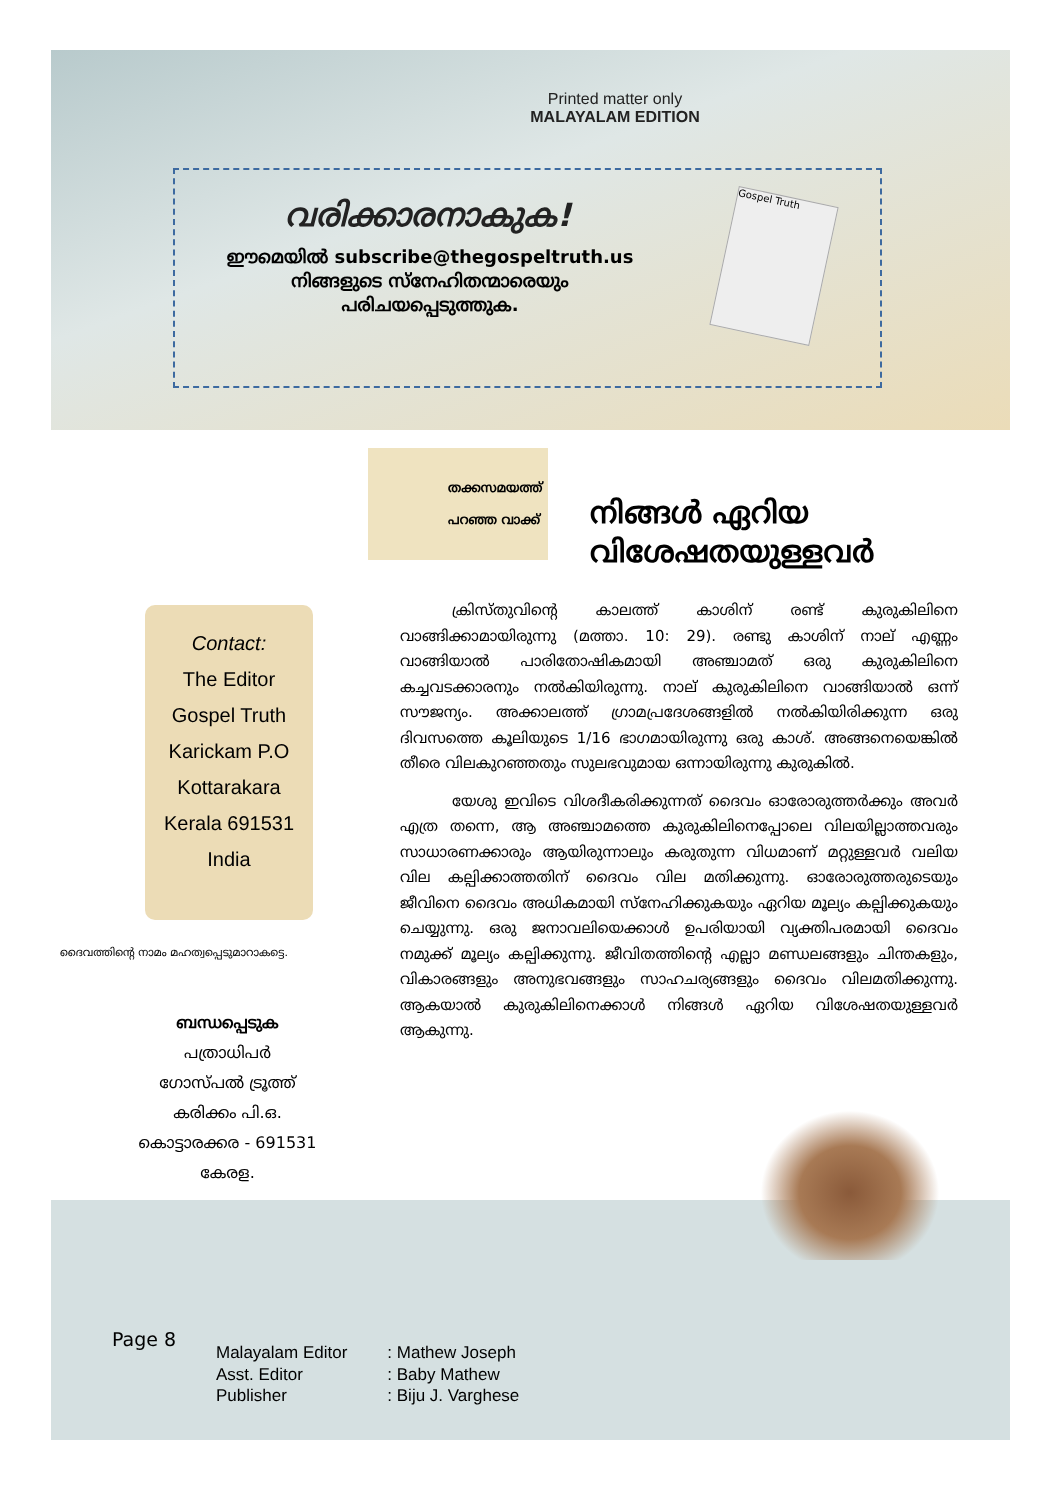Printed matter only
MALAYALAM EDITION
വരിക്കാരനാകുക!
ഈമെയിൽ subscribe@thegospeltruth.us
നിങ്ങളുടെ സ്നേഹിതന്മാരെയും
പരിചയപ്പെടുത്തുക.
Gospel Truth
തക്കസമയത്ത്
പറഞ്ഞ വാക്ക്
നിങ്ങൾ ഏറിയ വിശേഷതയുള്ളവർ
Contact:
The Editor
Gospel Truth
Karickam P.O
Kottarakara
Kerala 691531
India
ദൈവത്തിന്റെ നാമം മഹത്വപ്പെടുമാറാകട്ടെ.
ബന്ധപ്പെടുക
പത്രാധിപർ
ഗോസ്പൽ ട്രൂത്ത്
കരിക്കം പി.ഒ.
കൊട്ടാരക്കര - 691531
കേരള.
ക്രിസ്തുവിന്റെ കാലത്ത് കാശിന് രണ്ട് കുരുകിലിനെ വാങ്ങിക്കാമായിരുന്നു (മത്താ. 10: 29). രണ്ടു കാശിന് നാല് എണ്ണം വാങ്ങിയാൽ പാരിതോഷികമായി അഞ്ചാമത് ഒരു കുരുകിലിനെ കച്ചവടക്കാരനും നൽകിയിരുന്നു. നാല് കുരുകിലിനെ വാങ്ങിയാൽ ഒന്ന് സൗജന്യം. അക്കാലത്ത് ഗ്രാമപ്രദേശങ്ങളിൽ നൽകിയിരിക്കുന്ന ഒരു ദിവസത്തെ കൂലിയുടെ 1/16 ഭാഗമായിരുന്നു ഒരു കാശ്. അങ്ങനെയെങ്കിൽ തീരെ വിലകുറഞ്ഞതും സുലഭവുമായ ഒന്നായിരുന്നു കുരുകിൽ.
യേശു ഇവിടെ വിശദീകരിക്കുന്നത് ദൈവം ഓരോരുത്തർക്കും അവർ എത്ര തന്നെ, ആ അഞ്ചാമത്തെ കുരുകിലിനെപ്പോലെ വിലയില്ലാത്തവരും സാധാരണക്കാരും ആയിരുന്നാലും കരുതുന്ന വിധമാണ് മറ്റുള്ളവർ വലിയ വില കല്പിക്കാത്തതിന് ദൈവം വില മതിക്കുന്നു. ഓരോരുത്തരുടെയും ജീവിനെ ദൈവം അധികമായി സ്നേഹിക്കുകയും ഏറിയ മൂല്യം കല്പിക്കുകയും ചെയ്യുന്നു. ഒരു ജനാവലിയെക്കാൾ ഉപരിയായി വ്യക്തിപരമായി ദൈവം നമുക്ക് മൂല്യം കല്പിക്കുന്നു. ജീവിതത്തിന്റെ എല്ലാ മണ്ഡലങ്ങളും ചിന്തകളും, വികാരങ്ങളും അനുഭവങ്ങളും സാഹചര്യങ്ങളും ദൈവം വിലമതിക്കുന്നു. ആകയാൽ കുരുകിലിനെക്കാൾ നിങ്ങൾ ഏറിയ വിശേഷതയുള്ളവർ ആകുന്നു.
Page 8
| Malayalam Editor | : Mathew Joseph |
| Asst. Editor | : Baby Mathew |
| Publisher | : Biju J. Varghese |